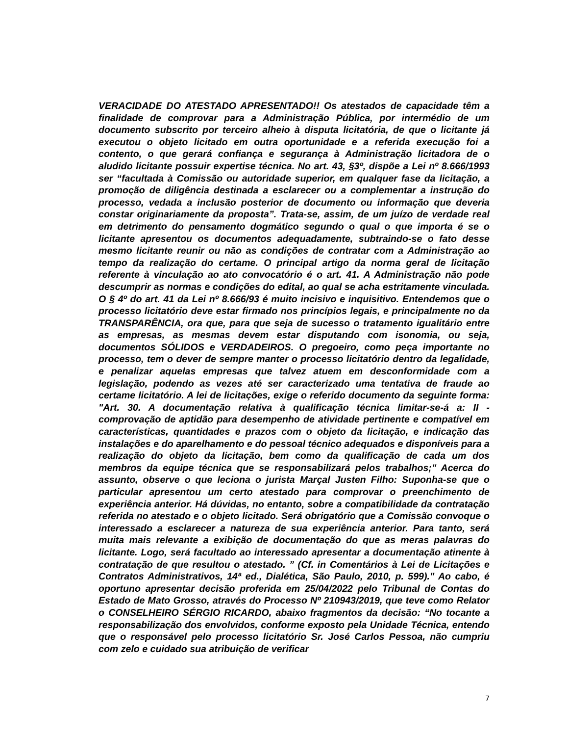VERACIDADE DO ATESTADO APRESENTADO!! Os atestados de capacidade têm a finalidade de comprovar para a Administração Pública, por intermédio de um documento subscrito por terceiro alheio à disputa licitatória, de que o licitante já executou o objeto licitado em outra oportunidade e a referida execução foi a contento, o que gerará confiança e segurança à Administração licitadora de o aludido licitante possuir expertise técnica. No art. 43, §3º, dispõe a Lei nº 8.666/1993 ser “facultada à Comissão ou autoridade superior, em qualquer fase da licitação, a promoção de diligência destinada a esclarecer ou a complementar a instrução do processo, vedada a inclusão posterior de documento ou informação que deveria constar originariamente da proposta”. Trata-se, assim, de um juízo de verdade real em detrimento do pensamento dogmático segundo o qual o que importa é se o licitante apresentou os documentos adequadamente, subtraindo-se o fato desse mesmo licitante reunir ou não as condições de contratar com a Administração ao tempo da realização do certame. O principal artigo da norma geral de licitação referente à vinculação ao ato convocatório é o art. 41. A Administração não pode descumprir as normas e condições do edital, ao qual se acha estritamente vinculada. O § 4º do art. 41 da Lei nº 8.666/93 é muito incisivo e inquisitivo. Entendemos que o processo licitatório deve estar firmado nos princípios legais, e principalmente no da TRANSPARÊNCIA, ora que, para que seja de sucesso o tratamento igualitário entre as empresas, as mesmas devem estar disputando com isonomia, ou seja, documentos SÓLIDOS e VERDADEIROS. O pregoeiro, como peça importante no processo, tem o dever de sempre manter o processo licitatório dentro da legalidade, e penalizar aquelas empresas que talvez atuem em desconformidade com a legislação, podendo as vezes até ser caracterizado uma tentativa de fraude ao certame licitatório. A lei de licitações, exige o referido documento da seguinte forma: "Art. 30. A documentação relativa à qualificação técnica limitar-se-á a: II - comprovação de aptidão para desempenho de atividade pertinente e compatível em características, quantidades e prazos com o objeto da licitação, e indicação das instalações e do aparelhamento e do pessoal técnico adequados e disponíveis para a realização do objeto da licitação, bem como da qualificação de cada um dos membros da equipe técnica que se responsabilizará pelos trabalhos;" Acerca do assunto, observe o que leciona o jurista Marçal Justen Filho: Suponha-se que o particular apresentou um certo atestado para comprovar o preenchimento de experiência anterior. Há dúvidas, no entanto, sobre a compatibilidade da contratação referida no atestado e o objeto licitado. Será obrigatório que a Comissão convoque o interessado a esclarecer a natureza de sua experiência anterior. Para tanto, será muita mais relevante a exibição de documentação do que as meras palavras do licitante. Logo, será facultado ao interessado apresentar a documentação atinente à contratação de que resultou o atestado. ” (Cf. in Comentários à Lei de Licitações e Contratos Administrativos, 14ª ed., Dialética, São Paulo, 2010, p. 599)." Ao cabo, é oportuno apresentar decisão proferida em 25/04/2022 pelo Tribunal de Contas do Estado de Mato Grosso, através do Processo Nº 210943/2019, que teve como Relator o CONSELHEIRO SÉRGIO RICARDO, abaixo fragmentos da decisão: “No tocante a responsabilização dos envolvidos, conforme exposto pela Unidade Técnica, entendo que o responsável pelo processo licitatório Sr. José Carlos Pessoa, não cumpriu com zelo e cuidado sua atribuição de verificar
7